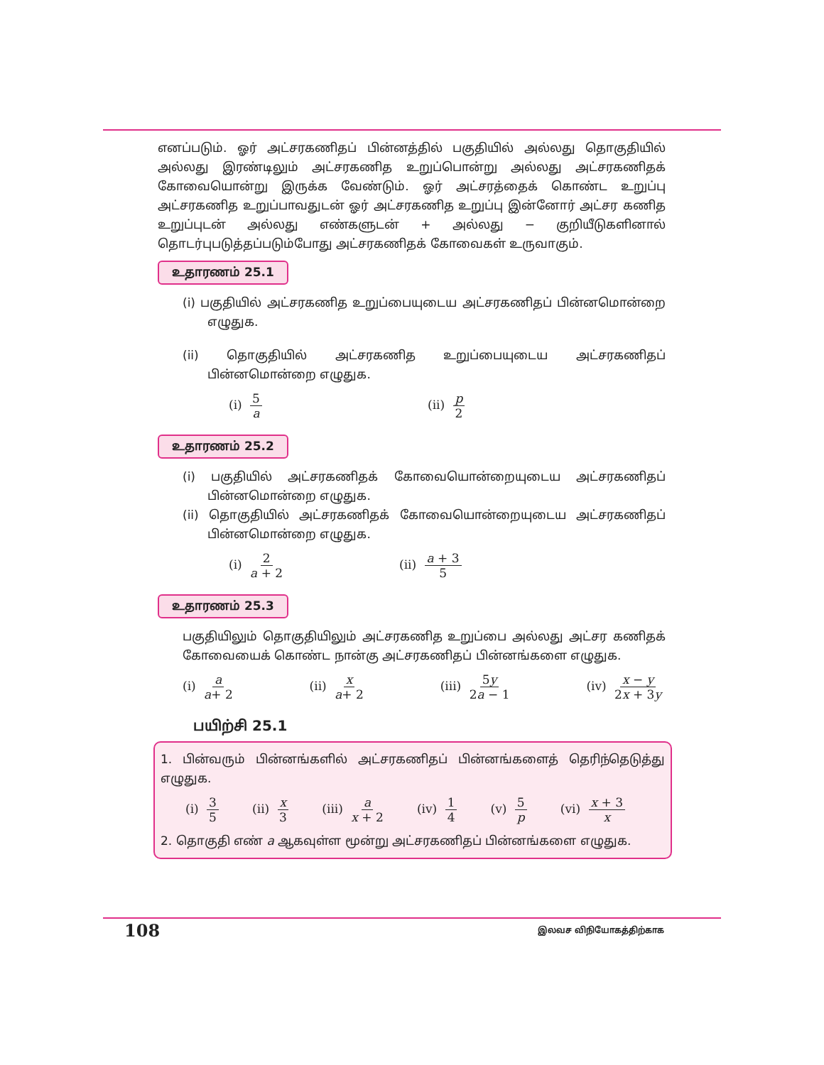எனப்படும். ஓர் அட்சரகணிதப் பின்னத்தில் பகுதியில் அல்லது தொகுதியில் அல்லது இரண்டிலும் அட்சரகணித உறுப்பொன்று அல்லது அட்சரகணிதக் கோவையொன்று இருக்க வேண்டும். ஓர் அட்சரத்தைக் கொண்ட உறுப்பு அட்சரகணித உறுப்பாவதுடன் ஓர் அட்சரகணித உறுப்பு இன்னோர் அட்சர கணித உறுப்புடன் அல்லது எண்களுடன் + அல்லது − குறியீடுகளினால் தொடர்புபடுத்தப்படும்போது அட்சரகணிதக் கோவைகள் உருவாகும்.
உதாரணம் 25.1
(i) பகுதியில் அட்சரகணித உறுப்பையுடைய அட்சரகணிதப் பின்னமொன்றை எழுதுக.
(ii) தொகுதியில் அட்சரகணித உறுப்பையுடைய அட்சரகணிதப் பின்னமொன்றை எழுதுக.
(i) 5 a (ii) p 2
உதாரணம் 25.2
(i) பகுதியில் அட்சரகணிதக் கோவையொன்றையுடைய அட்சரகணிதப் பின்னமொன்றை எழுதுக.
(ii) தொகுதியில் அட்சரகணிதக் கோவையொன்றையுடைய அட்சரகணிதப் பின்னமொன்றை எழுதுக.
(i) 2 a + 2 (ii) a + 3 5
உதாரணம் 25.3
பகுதியிலும் தொகுதியிலும் அட்சரகணித உறுப்பை அல்லது அட்சர கணிதக் கோவையைக் கொண்ட நான்கு அட்சரகணிதப் பின்னங்களை எழுதுக.
(i) a a+ 2 (ii) x a+ 2 (iii) 5y 2a − 1 (iv) x − y 2x + 3y
பயிற்சி 25.1
1. பின்வரும் பின்னங்களில் அட்சரகணிதப் பின்னங்களைத் தெரிந்தெடுத்து எழுதுக.
(i) 3 5 (ii) x 3 (iii) a x + 2 (iv) 1 4 (v) 5 p (vi) x + 3 x
2. தொகுதி எண் a ஆகவுள்ள மூன்று அட்சரகணிதப் பின்னங்களை எழுதுக.
108 இலவச விநியோகத்திற்காக